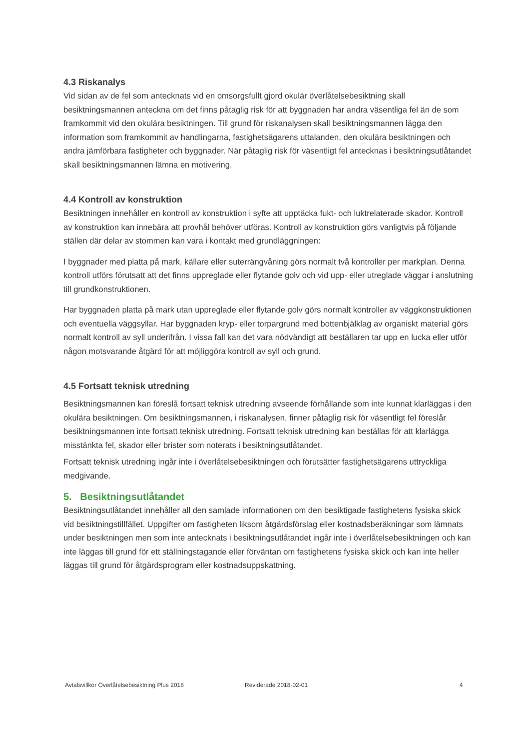4.3 Riskanalys
Vid sidan av de fel som antecknats vid en omsorgsfullt gjord okulär överlåtelsebesiktning skall besiktningsmannen anteckna om det finns påtaglig risk för att byggnaden har andra väsentliga fel än de som framkommit vid den okulära besiktningen. Till grund för riskanalysen skall besiktningsmannen lägga den information som framkommit av handlingarna, fastighetsägarens uttalanden, den okulära besiktningen och andra jämförbara fastigheter och byggnader. När påtaglig risk för väsentligt fel antecknas i besiktningsutlåtandet skall besiktningsmannen lämna en motivering.
4.4 Kontroll av konstruktion
Besiktningen innehåller en kontroll av konstruktion i syfte att upptäcka fukt- och luktrelaterade skador. Kontroll av konstruktion kan innebära att provhål behöver utföras. Kontroll av konstruktion görs vanligtvis på följande ställen där delar av stommen kan vara i kontakt med grundläggningen:
I byggnader med platta på mark, källare eller suterrängvåning görs normalt två kontroller per markplan. Denna kontroll utförs förutsatt att det finns uppreglade eller flytande golv och vid upp- eller utreglade väggar i anslutning till grundkonstruktionen.
Har byggnaden platta på mark utan uppreglade eller flytande golv görs normalt kontroller av väggkonstruktionen och eventuella väggsyllar. Har byggnaden kryp- eller torpargrund med bottenbjälklag av organiskt material görs normalt kontroll av syll underifrån. I vissa fall kan det vara nödvändigt att beställaren tar upp en lucka eller utför någon motsvarande åtgärd för att möjliggöra kontroll av syll och grund.
4.5 Fortsatt teknisk utredning
Besiktningsmannen kan föreslå fortsatt teknisk utredning avseende förhållande som inte kunnat klarläggas i den okulära besiktningen. Om besiktningsmannen, i riskanalysen, finner påtaglig risk för väsentligt fel föreslår besiktningsmannen inte fortsatt teknisk utredning. Fortsatt teknisk utredning kan beställas för att klarlägga misstänkta fel, skador eller brister som noterats i besiktningsutlåtandet.
Fortsatt teknisk utredning ingår inte i överlåtelsebesiktningen och förutsätter fastighetsägarens uttryckliga medgivande.
5. Besiktningsutlåtandet
Besiktningsutlåtandet innehåller all den samlade informationen om den besiktigade fastighetens fysiska skick vid besiktningstillfället. Uppgifter om fastigheten liksom åtgärdsförslag eller kostnadsberäkningar som lämnats under besiktningen men som inte antecknats i besiktningsutlåtandet ingår inte i överlåtelsebesiktningen och kan inte läggas till grund för ett ställningstagande eller förväntan om fastighetens fysiska skick och kan inte heller läggas till grund för åtgärdsprogram eller kostnadsuppskattning.
Avtalsvillkor Överlåtelsebesiktning Plus 2018 Reviderade 2018-02-01 4